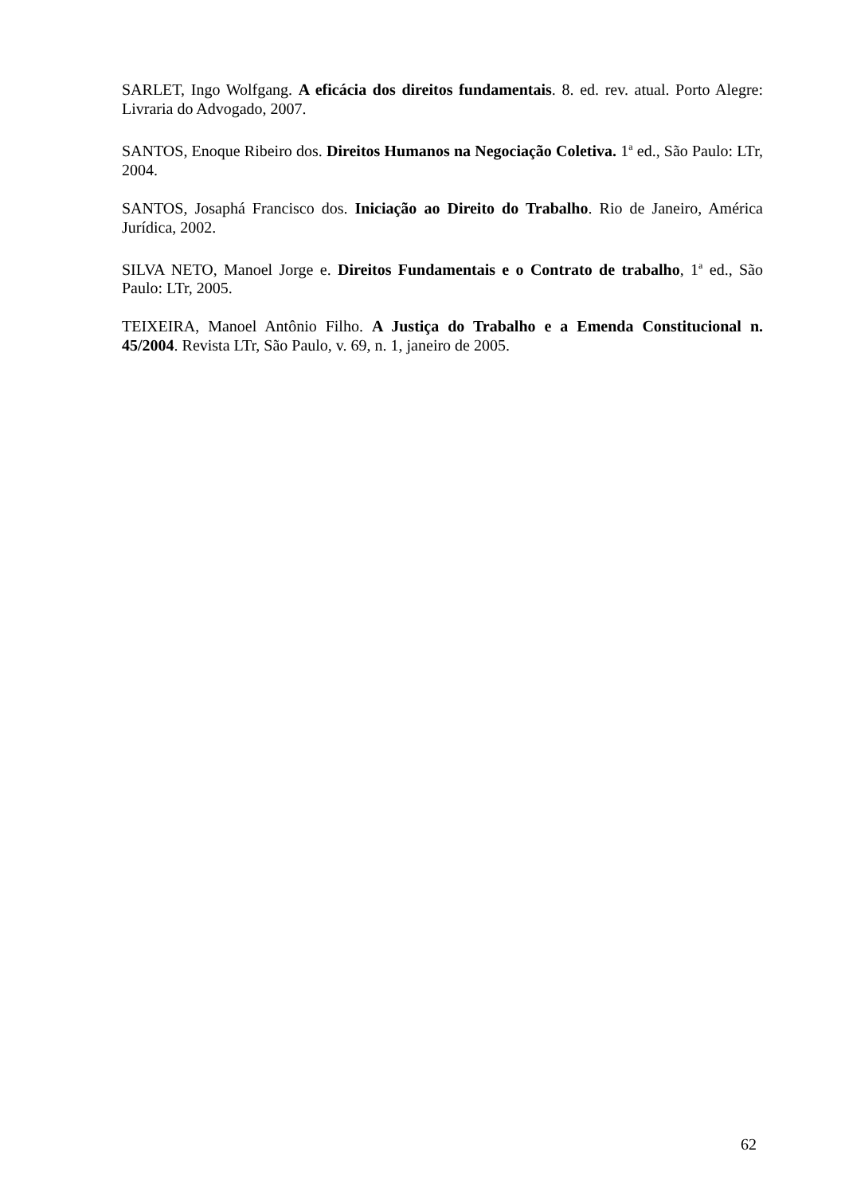SARLET, Ingo Wolfgang. A eficácia dos direitos fundamentais. 8. ed. rev. atual. Porto Alegre: Livraria do Advogado, 2007.
SANTOS, Enoque Ribeiro dos. Direitos Humanos na Negociação Coletiva. 1<sup>a</sup> ed., São Paulo: LTr, 2004.
SANTOS, Josaphá Francisco dos. Iniciação ao Direito do Trabalho. Rio de Janeiro, América Jurídica, 2002.
SILVA NETO, Manoel Jorge e. Direitos Fundamentais e o Contrato de trabalho, 1<sup>a</sup> ed., São Paulo: LTr, 2005.
TEIXEIRA, Manoel Antônio Filho. A Justiça do Trabalho e a Emenda Constitucional n. 45/2004. Revista LTr, São Paulo, v. 69, n. 1, janeiro de 2005.
62